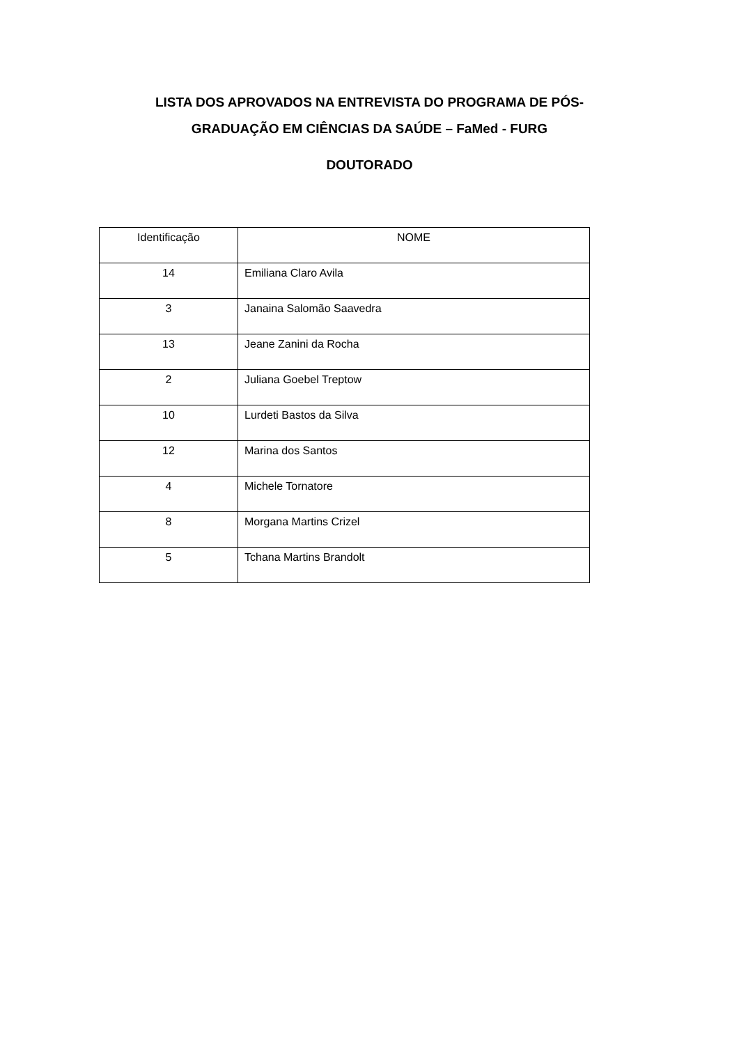LISTA DOS APROVADOS NA ENTREVISTA DO PROGRAMA DE PÓS-
GRADUAÇÃO EM CIÊNCIAS DA SAÚDE – FaMed - FURG
DOUTORADO
| Identificação | NOME |
| --- | --- |
| 14 | Emiliana Claro Avila |
| 3 | Janaina Salomão Saavedra |
| 13 | Jeane Zanini da Rocha |
| 2 | Juliana Goebel Treptow |
| 10 | Lurdeti Bastos da Silva |
| 12 | Marina dos Santos |
| 4 | Michele Tornatore |
| 8 | Morgana Martins Crizel |
| 5 | Tchana Martins Brandolt |